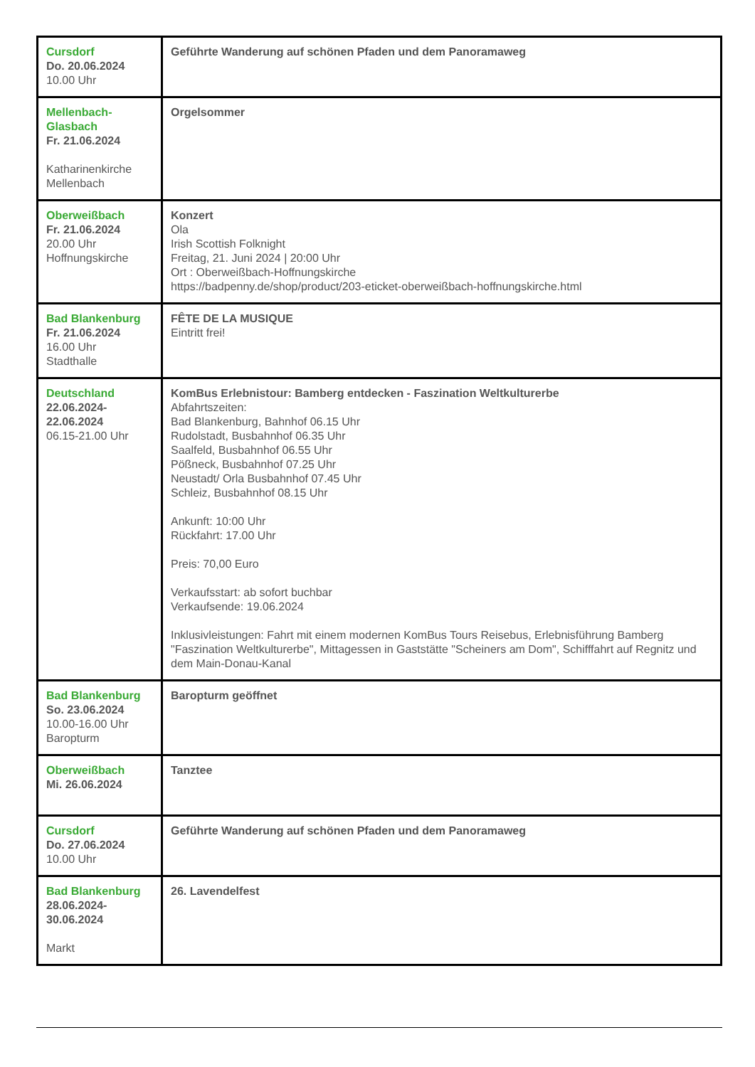| Cursdorf Do. 20.06.2024 10.00 Uhr | Geführte Wanderung auf schönen Pfaden und dem Panoramaweg |
| Mellenbach- Glasbach Fr. 21.06.2024 Katharinenkirche Mellenbach | Orgelsommer |
| Oberweißbach Fr. 21.06.2024 20.00 Uhr Hoffnungskirche | Konzert Ola Irish Scottish Folknight Freitag, 21. Juni 2024 / 20:00 Uhr Ort : Oberweißbach-Hoffnungskirche https://badpenny.de/shop/product/203-eticket-oberweißbach-hoffnungskirche.html |
| Bad Blankenburg Fr. 21.06.2024 16.00 Uhr Stadthalle | FÊTE DE LA MUSIQUE Eintritt frei! |
| Deutschland 22.06.2024- 22.06.2024 06.15-21.00 Uhr | KomBus Erlebnistour: Bamberg entdecken - Faszination Weltkulturerbe Abfahrtszeiten: Bad Blankenburg, Bahnhof 06.15 Uhr Rudolstadt, Busbahnhof 06.35 Uhr Saalfeld, Busbahnhof 06.55 Uhr Pößneck, Busbahnhof 07.25 Uhr Neustadt/ Orla Busbahnhof 07.45 Uhr Schleiz, Busbahnhof 08.15 Uhr Ankunft: 10:00 Uhr Rückfahrt: 17.00 Uhr Preis: 70,00 Euro Verkaufsstart: ab sofort buchbar Verkaufsende: 19.06.2024 Inklusivleistungen: Fahrt mit einem modernen KomBus Tours Reisebus, Erlebnisführung Bamberg "Faszination Weltkulturerbe", Mittagessen in Gaststätte "Scheiners am Dom", Schifffahrt auf Regnitz und dem Main-Donau-Kanal |
| Bad Blankenburg So. 23.06.2024 10.00-16.00 Uhr Baropturm | Baropturm geöffnet |
| Oberweißbach Mi. 26.06.2024 | Tanztee |
| Cursdorf Do. 27.06.2024 10.00 Uhr | Geführte Wanderung auf schönen Pfaden und dem Panoramaweg |
| Bad Blankenburg 28.06.2024- 30.06.2024 Markt | 26. Lavendelfest |